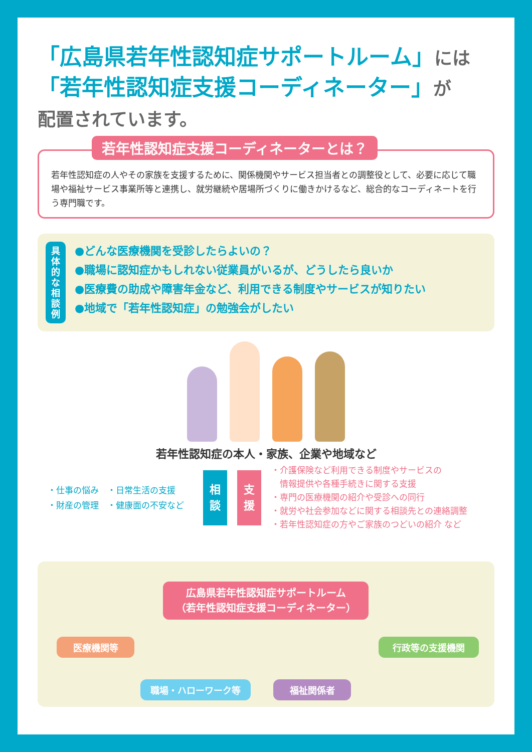「広島県若年性認知症サポートルーム」には
「若年性認知症支援コーディネーター」が
配置されています。
若年性認知症支援コーディネーターとは？
若年性認知症の人やその家族を支援するために、関係機関やサービス担当者との調整役として、必要に応じて職場や福祉サービス事業所等と連携し、就労継続や居場所づくりに働きかけるなど、総合的なコーディネートを行う専門職です。
具
体
的
な
相
談
例
●どんな医療機関を受診したらよいの？
●職場に認知症かもしれない従業員がいるが、どうしたら良いか
●医療費の助成や障害年金など、利用できる制度やサービスが知りたい
●地域で「若年性認知症」の勉強会がしたい
若年性認知症の本人・家族、企業や地域など
・仕事の悩み　・日常生活の支援
・財産の管理　・健康面の不安など
相
談
支
援
・介護保険など利用できる制度やサービスの
　情報提供や各種手続きに関する支援
・専門の医療機関の紹介や受診への同行
・就労や社会参加などに関する相談先との連絡調整
・若年性認知症の方やご家族のつどいの紹介 など
広島県若年性認知症サポートルーム
（若年性認知症支援コーディネーター）
医療機関等 行政等の支援機関
職場・ハローワーク等 福祉関係者